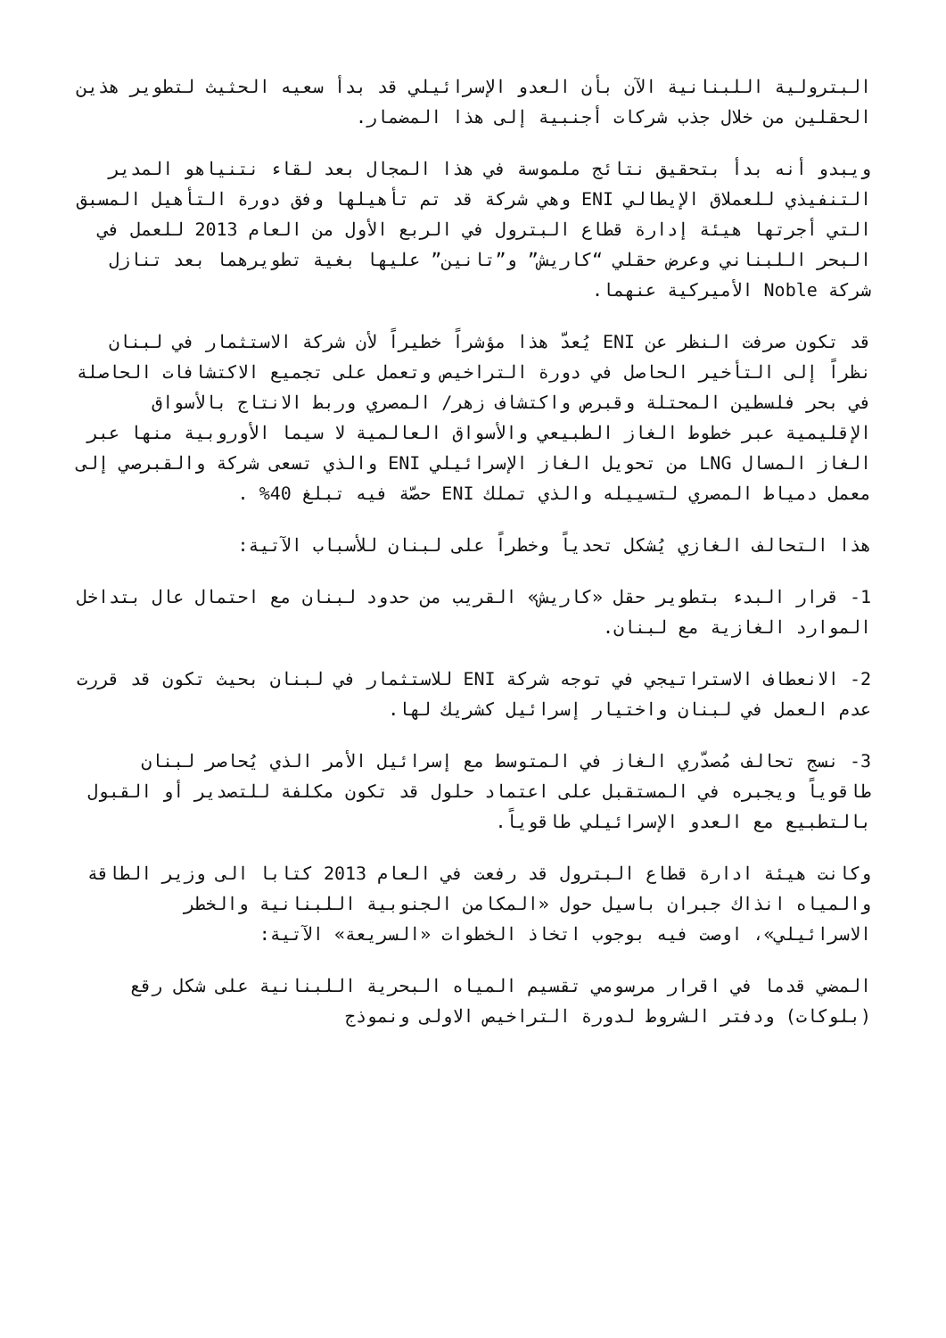البترولية اللبنانية الآن بأن العدو الإسرائيلي قد بدأ سعيه الحثيث لتطوير هذين الحقلين من خلال جذب شركات أجنبية إلى هذا المضمار.
ويبدو أنه بدأ بتحقيق نتائج ملموسة في هذا المجال بعد لقاء نتنياهو المدير التنفيذي للعملاق الإيطالي ENI وهي شركة قد تم تأهيلها وفق دورة التأهيل المسبق التي أجرتها هيئة إدارة قطاع البترول في الربع الأول من العام 2013 للعمل في البحر اللبناني وعرض حقلي “كاريش” و”تانين” عليها بغية تطويرهما بعد تنازل شركة Noble الأميركية عنهما.
قد تكون صرفت النظر عن ENI يُعدّ هذا مؤشراً خطيراً لأن شركة الاستثمار في لبنان نظراً إلى التأخير الحاصل في دورة التراخيص وتعمل على تجميع الاكتشافات الحاصلة في بحر فلسطين المحتلة وقبرص واكتشاف زهر/ المصري وربط الانتاج بالأسواق الإقليمية عبر خطوط الغاز الطبيعي والأسواق العالمية لا سيما الأوروبية منها عبر الغاز المسال LNG من تحويل الغاز الإسرائيلي ENI والذي تسعى شركة والقبرصي إلى معمل دمياط المصري لتسييله والذي تملك ENI حصّة فيه تبلغ 40% .
هذا التحالف الغازي يُشكل تحدياً وخطراً على لبنان للأسباب الآتية:
1- قرار البدء بتطوير حقل «كاريش» القريب من حدود لبنان مع احتمال عال بتداخل الموارد الغازية مع لبنان.
2- الانعطاف الاستراتيجي في توجه شركة ENI للاستثمار في لبنان بحيث تكون قد قررت عدم العمل في لبنان واختيار إسرائيل كشريك لها.
3- نسج تحالف مُصدّري الغاز في المتوسط مع إسرائيل الأمر الذي يُحاصر لبنان طاقوياً ويجبره في المستقبل على اعتماد حلول قد تكون مكلفة للتصدير أو القبول بالتطبيع مع العدو الإسرائيلي طاقوياً.
وكانت هيئة ادارة قطاع البترول قد رفعت في العام 2013 كتابا الى وزير الطاقة والمياه انذاك جبران باسيل حول «المكامن الجنوبية اللبنانية والخطر الاسرائيلي»، اوصت فيه بوجوب اتخاذ الخطوات «السريعة» الآتية:
المضي قدما في اقرار مرسومي تقسيم المياه البحرية اللبنانية على شكل رقع (بلوكات) ودفتر الشروط لدورة التراخيص الاولى ونموذج